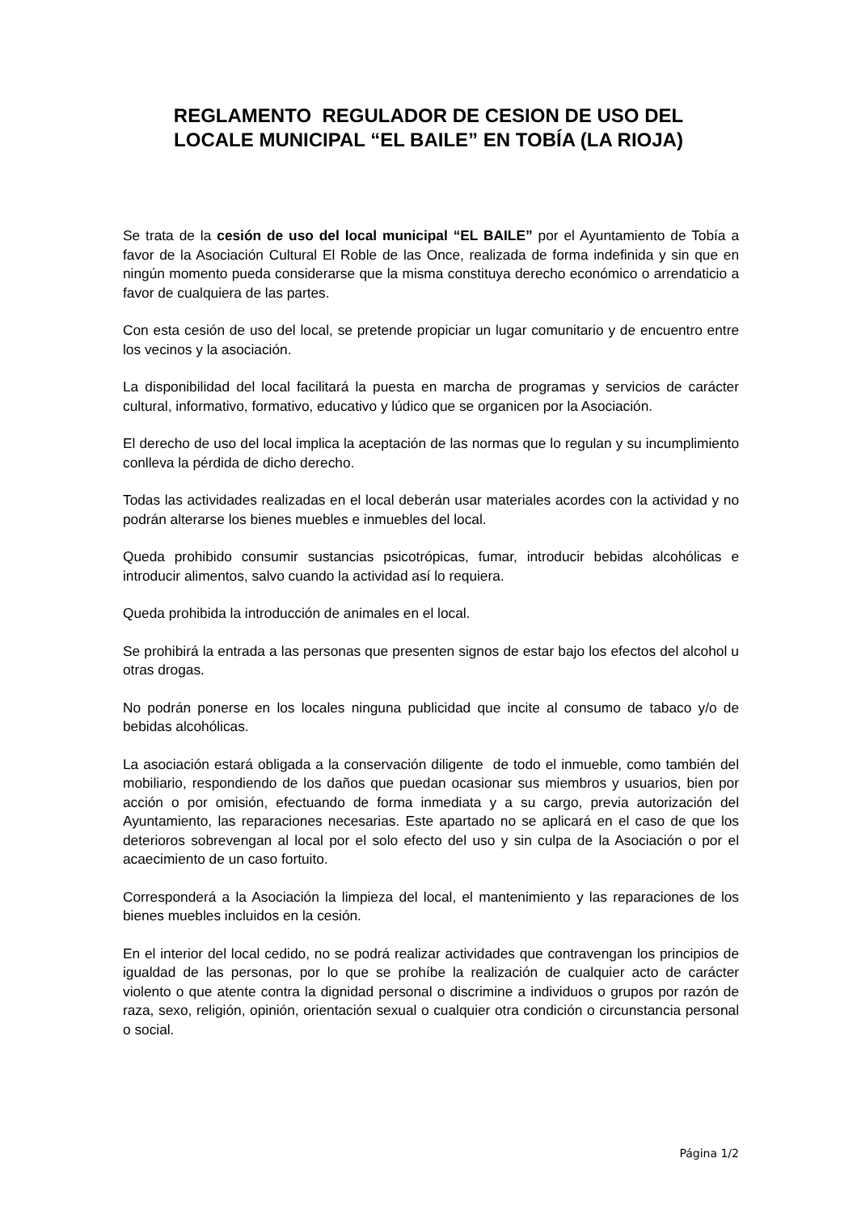REGLAMENTO REGULADOR DE CESION DE USO DEL
LOCALE MUNICIPAL “EL BAILE” EN TOBÍA (LA RIOJA)
Se trata de la cesión de uso del local municipal “EL BAILE” por el Ayuntamiento de Tobía a favor de la Asociación Cultural El Roble de las Once, realizada de forma indefinida y sin que en ningún momento pueda considerarse que la misma constituya derecho económico o arrendaticio a favor de cualquiera de las partes.
Con esta cesión de uso del local, se pretende propiciar un lugar comunitario y de encuentro entre los vecinos y la asociación.
La disponibilidad del local facilitará la puesta en marcha de programas y servicios de carácter cultural, informativo, formativo, educativo y lúdico que se organicen por la Asociación.
El derecho de uso del local implica la aceptación de las normas que lo regulan y su incumplimiento conlleva la pérdida de dicho derecho.
Todas las actividades realizadas en el local deberán usar materiales acordes con la actividad y no podrán alterarse los bienes muebles e inmuebles del local.
Queda prohibido consumir sustancias psicotrópicas, fumar, introducir bebidas alcohólicas e introducir alimentos, salvo cuando la actividad así lo requiera.
Queda prohibida la introducción de animales en el local.
Se prohibirá la entrada a las personas que presenten signos de estar bajo los efectos del alcohol u otras drogas.
No podrán ponerse en los locales ninguna publicidad que incite al consumo de tabaco y/o de bebidas alcohólicas.
La asociación estará obligada a la conservación diligente de todo el inmueble, como también del mobiliario, respondiendo de los daños que puedan ocasionar sus miembros y usuarios, bien por acción o por omisión, efectuando de forma inmediata y a su cargo, previa autorización del Ayuntamiento, las reparaciones necesarias. Este apartado no se aplicará en el caso de que los deterioros sobrevengan al local por el solo efecto del uso y sin culpa de la Asociación o por el acaecimiento de un caso fortuito.
Corresponderá a la Asociación la limpieza del local, el mantenimiento y las reparaciones de los bienes muebles incluidos en la cesión.
En el interior del local cedido, no se podrá realizar actividades que contravengan los principios de igualdad de las personas, por lo que se prohíbe la realización de cualquier acto de carácter violento o que atente contra la dignidad personal o discrimine a individuos o grupos por razón de raza, sexo, religión, opinión, orientación sexual o cualquier otra condición o circunstancia personal o social.
Página 1/2